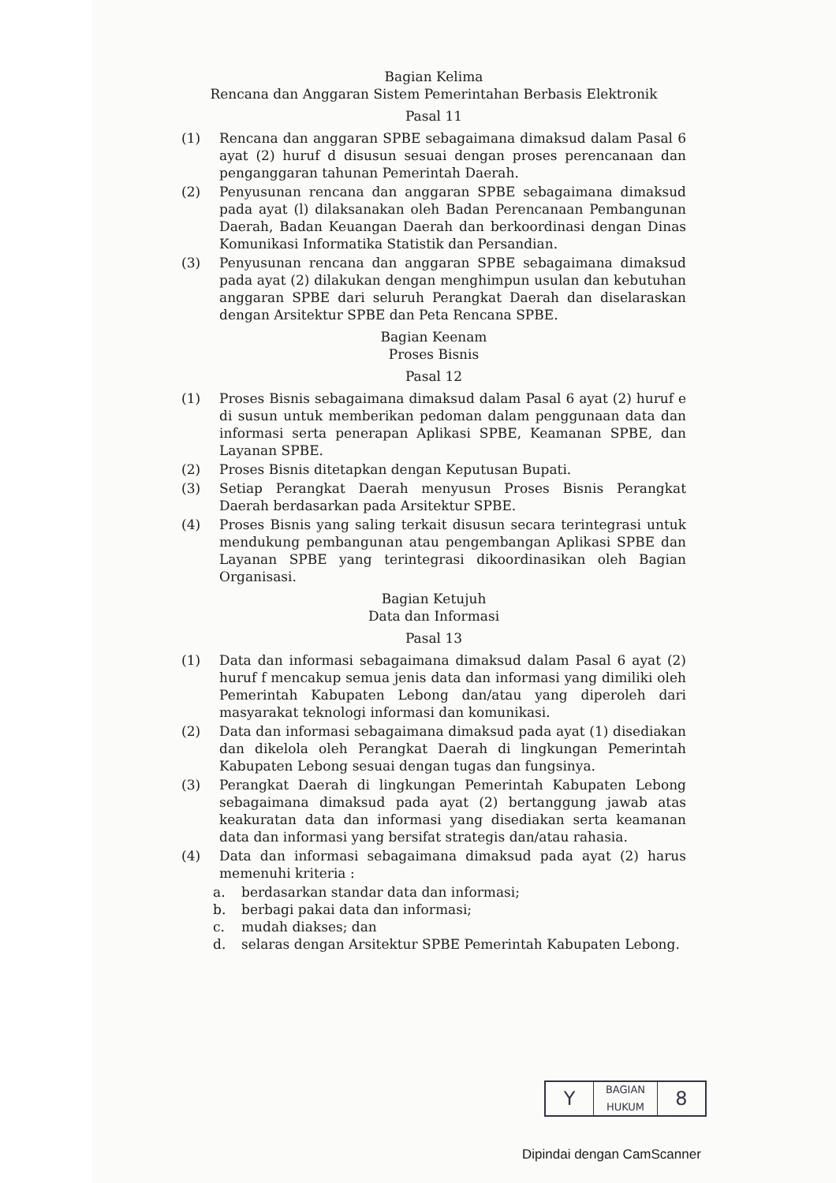Bagian Kelima
Rencana dan Anggaran Sistem Pemerintahan Berbasis Elektronik
Pasal 11
(1) Rencana dan anggaran SPBE sebagaimana dimaksud dalam Pasal 6 ayat (2) huruf d disusun sesuai dengan proses perencanaan dan penganggaran tahunan Pemerintah Daerah.
(2) Penyusunan rencana dan anggaran SPBE sebagaimana dimaksud pada ayat (l) dilaksanakan oleh Badan Perencanaan Pembangunan Daerah, Badan Keuangan Daerah dan berkoordinasi dengan Dinas Komunikasi Informatika Statistik dan Persandian.
(3) Penyusunan rencana dan anggaran SPBE sebagaimana dimaksud pada ayat (2) dilakukan dengan menghimpun usulan dan kebutuhan anggaran SPBE dari seluruh Perangkat Daerah dan diselaraskan dengan Arsitektur SPBE dan Peta Rencana SPBE.
Bagian Keenam
Proses Bisnis
Pasal 12
(1) Proses Bisnis sebagaimana dimaksud dalam Pasal 6 ayat (2) huruf e di susun untuk memberikan pedoman dalam penggunaan data dan informasi serta penerapan Aplikasi SPBE, Keamanan SPBE, dan Layanan SPBE.
(2) Proses Bisnis ditetapkan dengan Keputusan Bupati.
(3) Setiap Perangkat Daerah menyusun Proses Bisnis Perangkat Daerah berdasarkan pada Arsitektur SPBE.
(4) Proses Bisnis yang saling terkait disusun secara terintegrasi untuk mendukung pembangunan atau pengembangan Aplikasi SPBE dan Layanan SPBE yang terintegrasi dikoordinasikan oleh Bagian Organisasi.
Bagian Ketujuh
Data dan Informasi
Pasal 13
(1) Data dan informasi sebagaimana dimaksud dalam Pasal 6 ayat (2) huruf f mencakup semua jenis data dan informasi yang dimiliki oleh Pemerintah Kabupaten Lebong dan/atau yang diperoleh dari masyarakat teknologi informasi dan komunikasi.
(2) Data dan informasi sebagaimana dimaksud pada ayat (1) disediakan dan dikelola oleh Perangkat Daerah di lingkungan Pemerintah Kabupaten Lebong sesuai dengan tugas dan fungsinya.
(3) Perangkat Daerah di lingkungan Pemerintah Kabupaten Lebong sebagaimana dimaksud pada ayat (2) bertanggung jawab atas keakuratan data dan informasi yang disediakan serta keamanan data dan informasi yang bersifat strategis dan/atau rahasia.
(4) Data dan informasi sebagaimana dimaksud pada ayat (2) harus memenuhi kriteria :
a. berdasarkan standar data dan informasi;
b. berbagi pakai data dan informasi;
c. mudah diakses; dan
d. selaras dengan Arsitektur SPBE Pemerintah Kabupaten Lebong.
Y BAGIAN
HUKUM 8
Dipindai dengan CamScanner